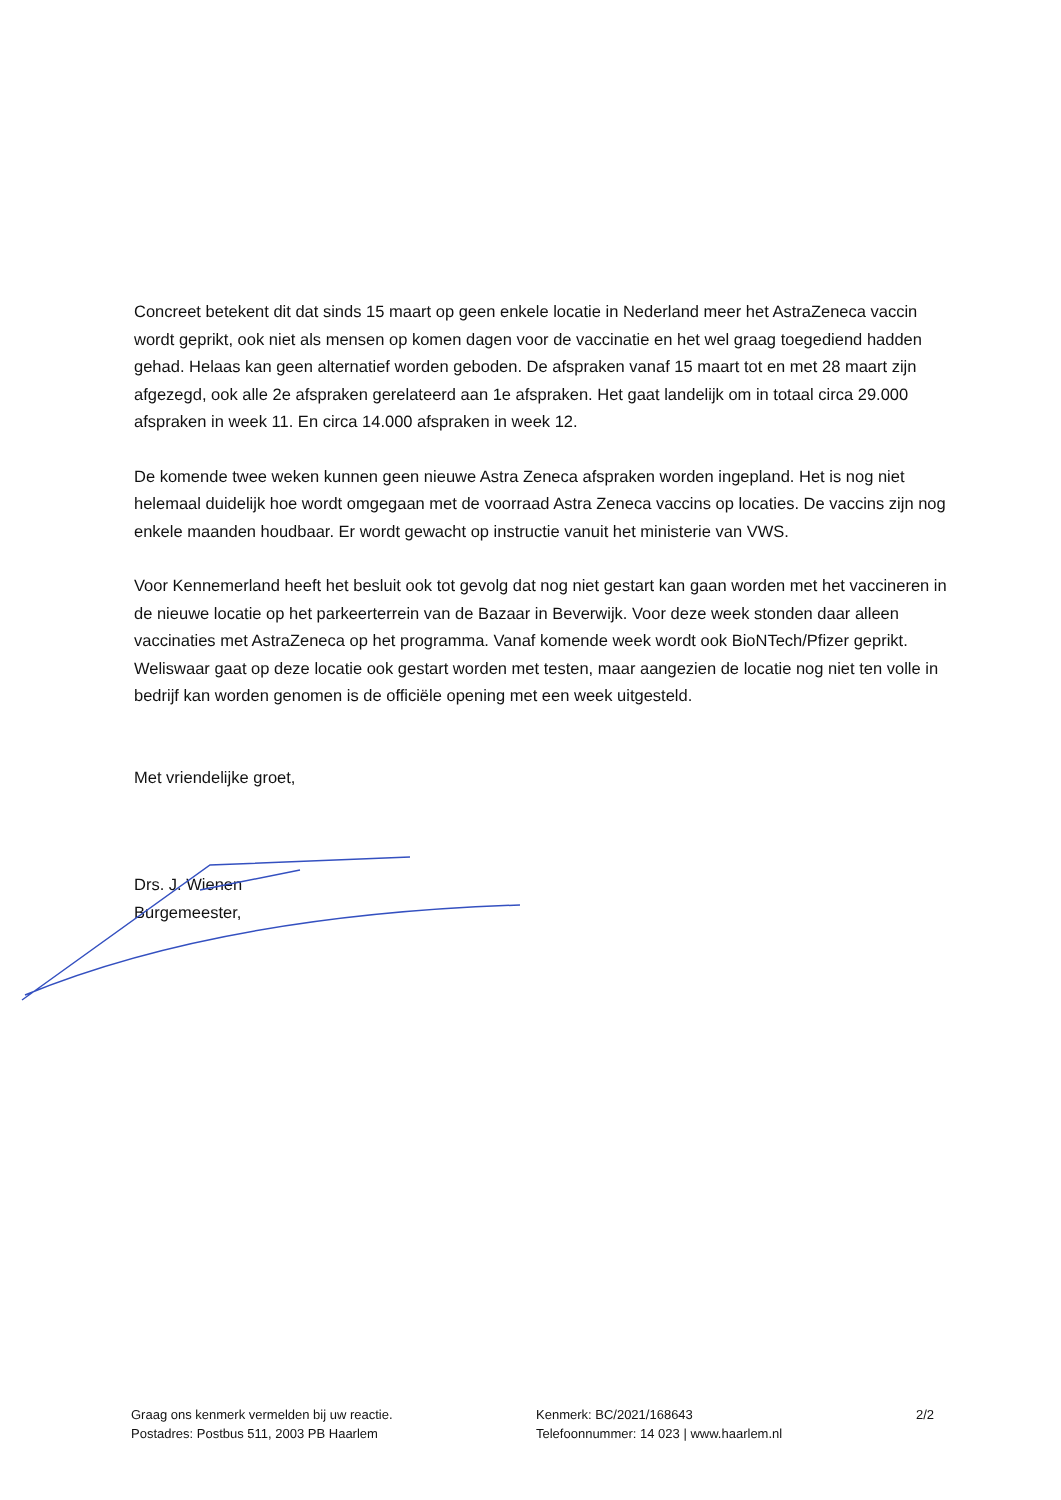Concreet betekent dit dat sinds 15 maart op geen enkele locatie in Nederland meer het AstraZeneca vaccin wordt geprikt, ook niet als mensen op komen dagen voor de vaccinatie en het wel graag toegediend hadden gehad. Helaas kan geen alternatief worden geboden. De afspraken vanaf 15 maart tot en met 28 maart zijn afgezegd, ook alle 2e afspraken gerelateerd aan 1e afspraken. Het gaat landelijk om in totaal circa 29.000 afspraken in week 11. En circa 14.000 afspraken in week 12.
De komende twee weken kunnen geen nieuwe Astra Zeneca afspraken worden ingepland. Het is nog niet helemaal duidelijk hoe wordt omgegaan met de voorraad Astra Zeneca vaccins op locaties. De vaccins zijn nog enkele maanden houdbaar. Er wordt gewacht op instructie vanuit het ministerie van VWS.
Voor Kennemerland heeft het besluit ook tot gevolg dat nog niet gestart kan gaan worden met het vaccineren in de nieuwe locatie op het parkeerterrein van de Bazaar in Beverwijk. Voor deze week stonden daar alleen vaccinaties met AstraZeneca op het programma. Vanaf komende week wordt ook BioNTech/Pfizer geprikt. Weliswaar gaat op deze locatie ook gestart worden met testen, maar aangezien de locatie nog niet ten volle in bedrijf kan worden genomen is de officiële opening met een week uitgesteld.
Met vriendelijke groet,
Drs. J. Wienen
Burgemeester,
Graag ons kenmerk vermelden bij uw reactie.
Postadres: Postbus 511, 2003 PB Haarlem
Kenmerk: BC/2021/168643
Telefoonnummer: 14 023 | www.haarlem.nl
2/2